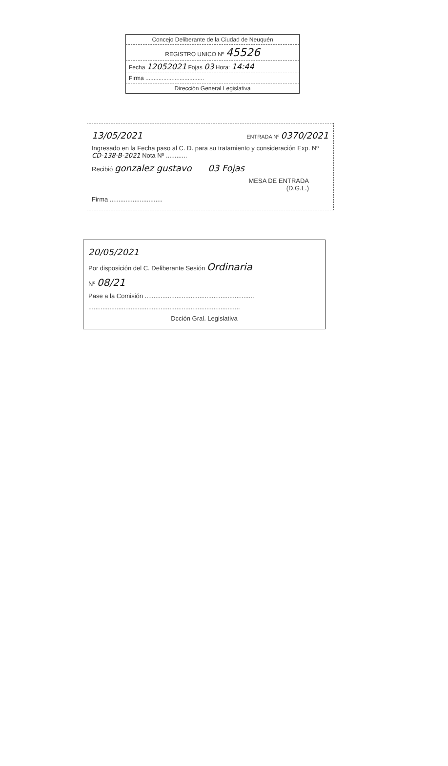Concejo Deliberante de la Ciudad de Neuquén
REGISTRO UNICO Nº 45526
Fecha 12052021 Fojas 03 Hora: 14:44
Firma ....................................
Dirección General Legislativa
13/05/2021 ENTRADA Nº 0370/2021
Ingresado en la Fecha paso al C. D. para su tratamiento y consideración Exp. Nº CD-138-B-2021 Nota Nº ............
Recibió gonzalez gustavo 03 Fojas
MESA DE ENTRADA
(D.G.L.)
Firma ..............................
20/05/2021
Por disposición del C. Deliberante Sesión Ordinaria
Nº 08/21
Pase a la Comisión ..............................................................
......................................................................................
Dcción Gral. Legislativa